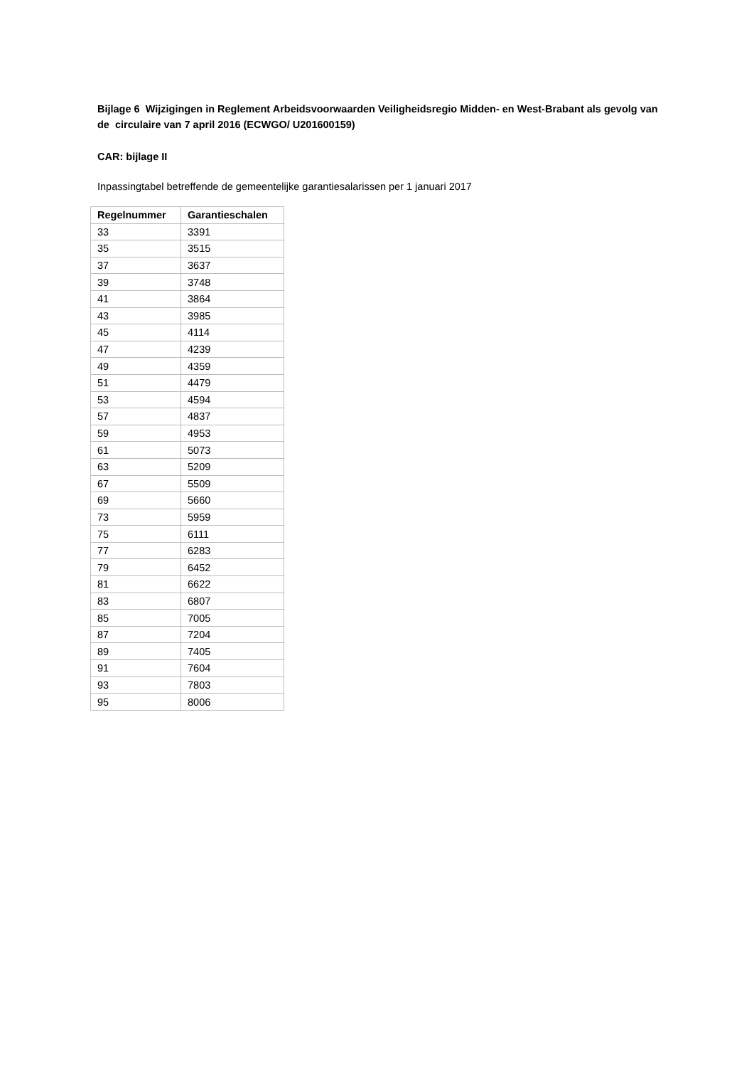Bijlage 6 Wijzigingen in Reglement Arbeidsvoorwaarden Veiligheidsregio Midden- en West-Brabant als gevolg van de circulaire van 7 april 2016 (ECWGO/ U201600159)
CAR: bijlage II
Inpassingtabel betreffende de gemeentelijke garantiesalarissen per 1 januari 2017
| Regelnummer | Garantieschalen |
| --- | --- |
| 33 | 3391 |
| 35 | 3515 |
| 37 | 3637 |
| 39 | 3748 |
| 41 | 3864 |
| 43 | 3985 |
| 45 | 4114 |
| 47 | 4239 |
| 49 | 4359 |
| 51 | 4479 |
| 53 | 4594 |
| 57 | 4837 |
| 59 | 4953 |
| 61 | 5073 |
| 63 | 5209 |
| 67 | 5509 |
| 69 | 5660 |
| 73 | 5959 |
| 75 | 6111 |
| 77 | 6283 |
| 79 | 6452 |
| 81 | 6622 |
| 83 | 6807 |
| 85 | 7005 |
| 87 | 7204 |
| 89 | 7405 |
| 91 | 7604 |
| 93 | 7803 |
| 95 | 8006 |